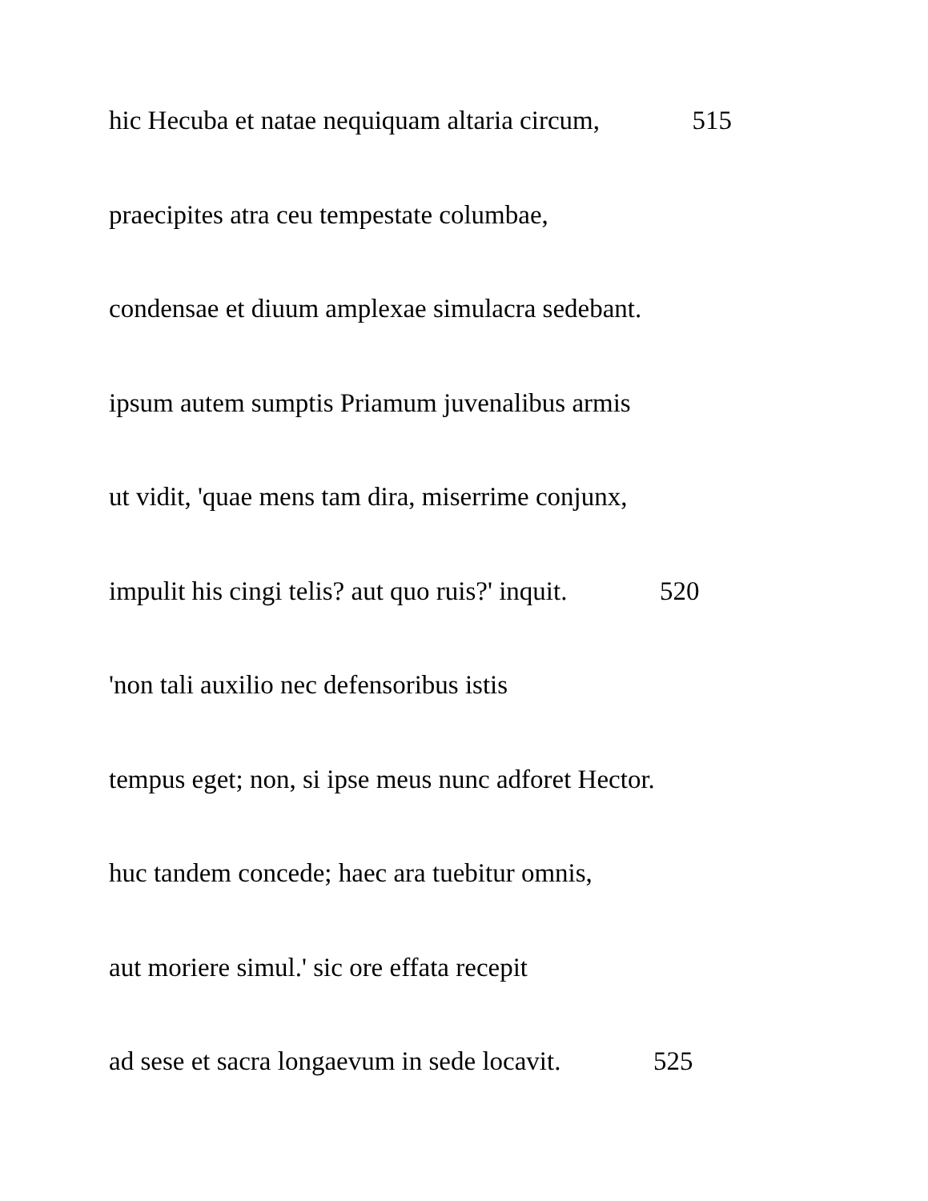hic Hecuba et natae nequiquam altaria circum, 515
praecipites atra ceu tempestate columbae,
condensae et diuum amplexae simulacra sedebant.
ipsum autem sumptis Priamum juvenalibus armis
ut vidit, 'quae mens tam dira, miserrime conjunx,
impulit his cingi telis? aut quo ruis?' inquit. 520
'non tali auxilio nec defensoribus istis
tempus eget; non, si ipse meus nunc adforet Hector.
huc tandem concede; haec ara tuebitur omnis,
aut moriere simul.' sic ore effata recepit
ad sese et sacra longaevum in sede locavit. 525